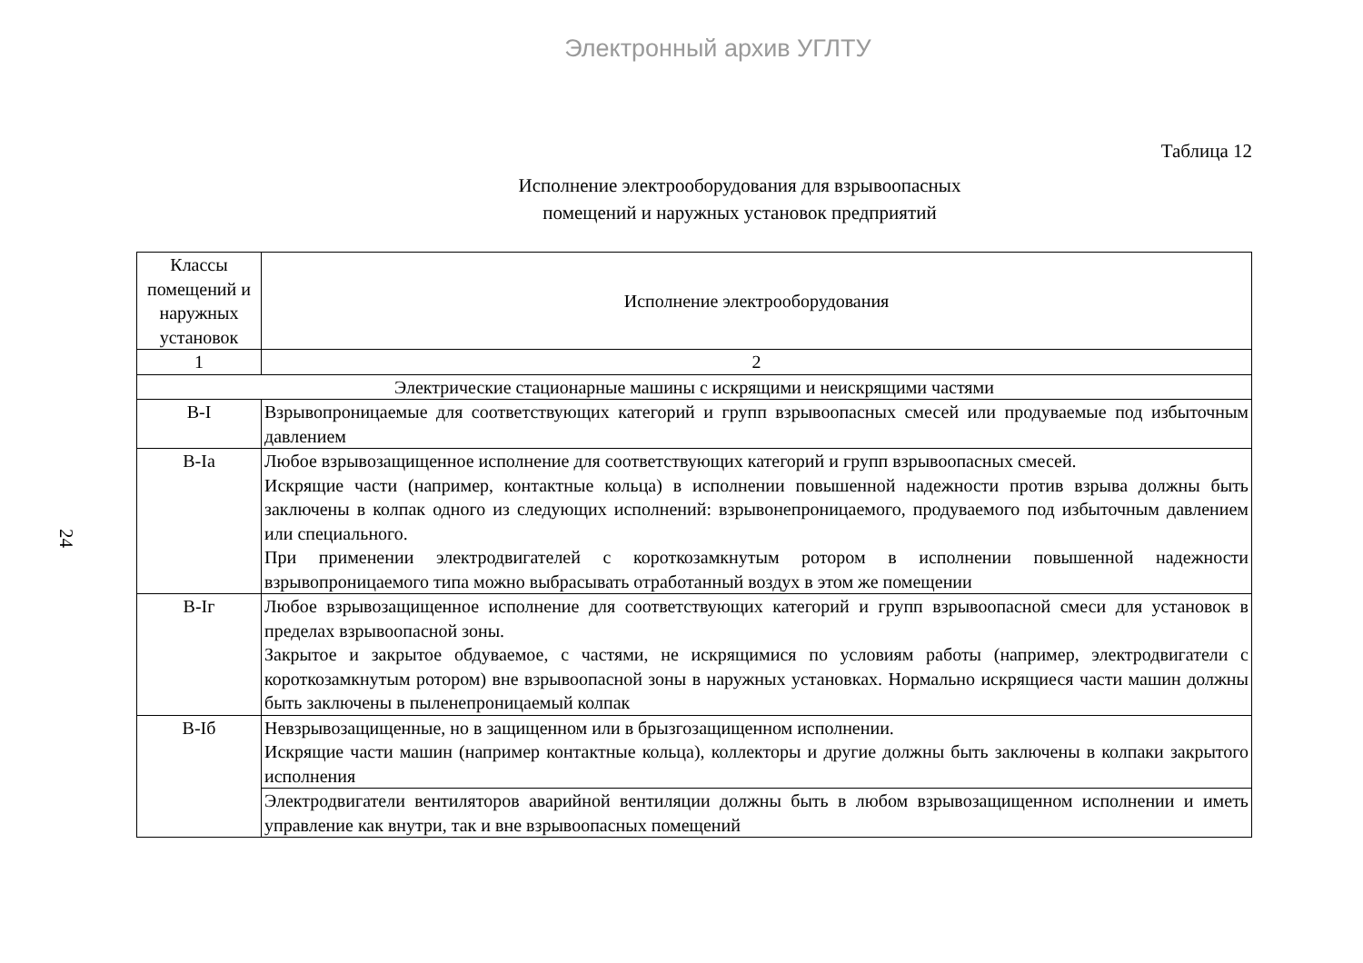Электронный архив УГЛТУ
24
Таблица 12
Исполнение электрооборудования для взрывоопасных
помещений и наружных установок предприятий
| Классы помещений и наружных установок | Исполнение электрооборудования |
| --- | --- |
| 1 | 2 |
| Электрические стационарные машины с искрящими и неискрящими частями | |
| В-I | Взрывопроницаемые для соответствующих категорий и групп взрывоопасных смесей или продуваемые под избыточным давлением |
| В-Iа | Любое взрывозащищенное исполнение для соответствующих категорий и групп взрывоопасных смесей. Искрящие части (например, контактные кольца) в исполнении повышенной надежности против взрыва должны быть заключены в колпак одного из следующих исполнений: взрывонепроницаемого, продуваемого под избыточным давлением или специального. При применении электродвигателей с короткозамкнутым ротором в исполнении повышенной надежности взрывопроницаемого типа можно выбрасывать отработанный воздух в этом же помещении |
| В-Iг | Любое взрывозащищенное исполнение для соответствующих категорий и групп взрывоопасной смеси для установок в пределах взрывоопасной зоны. Закрытое и закрытое обдуваемое, с частями, не искрящимися по условиям работы (например, электродвигатели с короткозамкнутым ротором) вне взрывоопасной зоны в наружных установках. Нормально искрящиеся части машин должны быть заключены в пыленепроницаемый колпак |
| В-Iб | Невзрывозащищенные, но в защищенном или в брызгозащищенном исполнении. Искрящие части машин (например контактные кольца), коллекторы и другие должны быть заключены в колпаки закрытого исполнения |
| | Электродвигатели вентиляторов аварийной вентиляции должны быть в любом взрывозащищенном исполнении и иметь управление как внутри, так и вне взрывоопасных помещений |